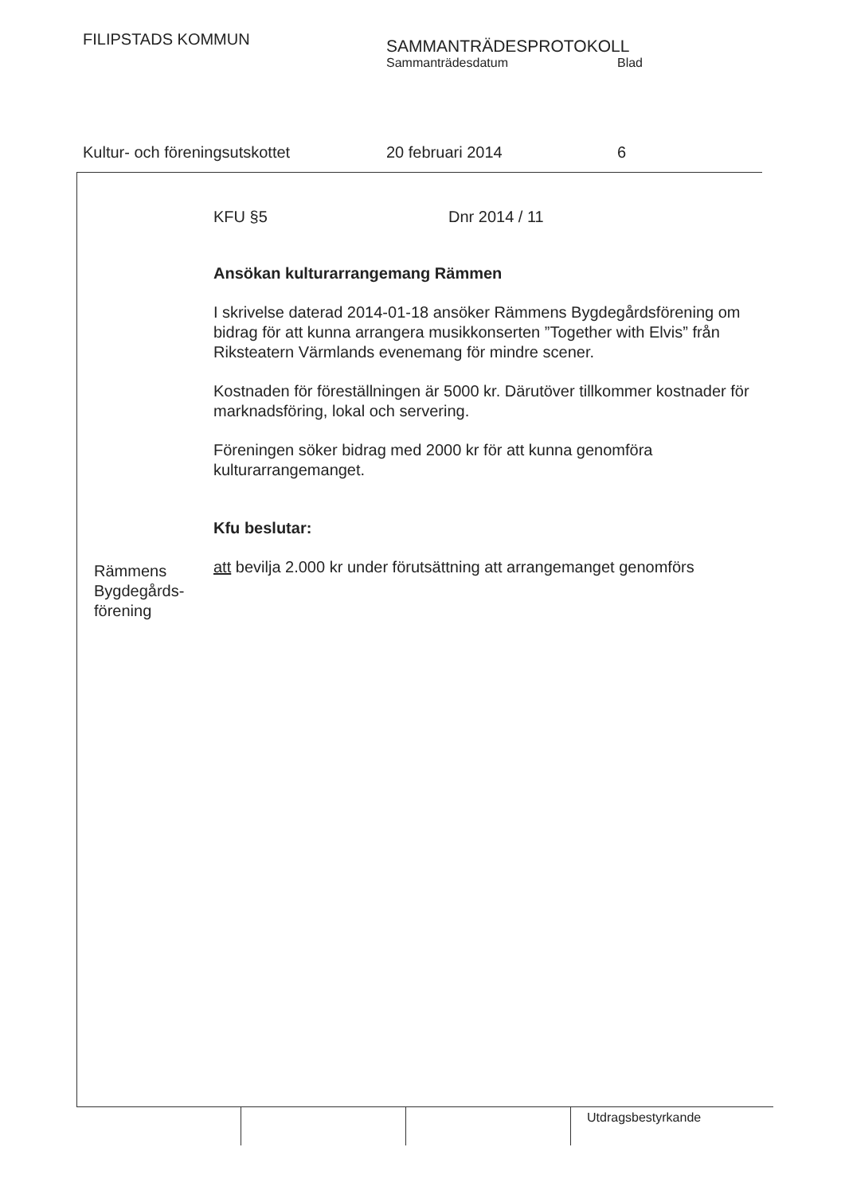FILIPSTADS KOMMUN
SAMMANTRÄDESPROTOKOLL
Sammanträdesdatum Blad
Kultur- och föreningsutskottet 20 februari 2014 6
KFU §5 Dnr 2014 / 11
Ansökan kulturarrangemang Rämmen
I skrivelse daterad 2014-01-18 ansöker Rämmens Bygdegårdsförening om bidrag för att kunna arrangera musikkonserten ”Together with Elvis” från Riksteatern Värmlands evenemang för mindre scener.
Kostnaden för föreställningen är 5000 kr. Därutöver tillkommer kostnader för marknadsföring, lokal och servering.
Föreningen söker bidrag med 2000 kr för att kunna genomföra kulturarrangemanget.
Kfu beslutar:
att bevilja 2.000 kr under förutsättning att arrangemanget genomförs
Rämmens
Bygdegårds-
förening
Utdragsbestyrkande